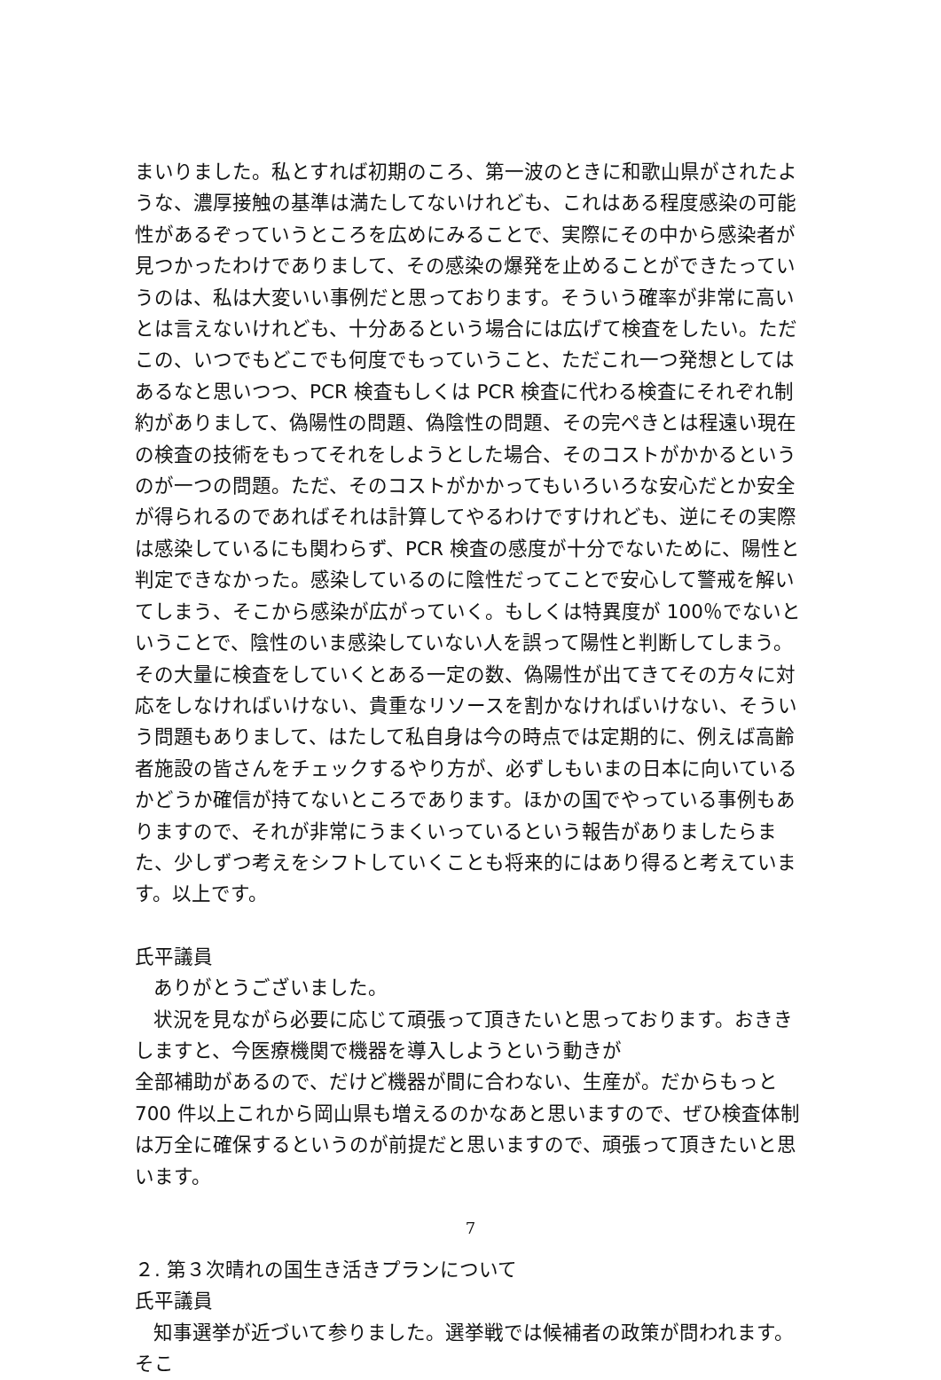まいりました。私とすれば初期のころ、第一波のときに和歌山県がされたような、濃厚接触の基準は満たしてないけれども、これはある程度感染の可能性があるぞっていうところを広めにみることで、実際にその中から感染者が見つかったわけでありまして、その感染の爆発を止めることができたっていうのは、私は大変いい事例だと思っております。そういう確率が非常に高いとは言えないけれども、十分あるという場合には広げて検査をしたい。ただこの、いつでもどこでも何度でもっていうこと、ただこれ一つ発想としてはあるなと思いつつ、PCR 検査もしくは PCR 検査に代わる検査にそれぞれ制約がありまして、偽陽性の問題、偽陰性の問題、その完ぺきとは程遠い現在の検査の技術をもってそれをしようとした場合、そのコストがかかるというのが一つの問題。ただ、そのコストがかかってもいろいろな安心だとか安全が得られるのであればそれは計算してやるわけですけれども、逆にその実際は感染しているにも関わらず、PCR 検査の感度が十分でないために、陽性と判定できなかった。感染しているのに陰性だってことで安心して警戒を解いてしまう、そこから感染が広がっていく。もしくは特異度が 100％でないということで、陰性のいま感染していない人を誤って陽性と判断してしまう。その大量に検査をしていくとある一定の数、偽陽性が出てきてその方々に対応をしなければいけない、貴重なリソースを割かなければいけない、そういう問題もありまして、はたして私自身は今の時点では定期的に、例えば高齢者施設の皆さんをチェックするやり方が、必ずしもいまの日本に向いているかどうか確信が持てないところであります。ほかの国でやっている事例もありますので、それが非常にうまくいっているという報告がありましたらまた、少しずつ考えをシフトしていくことも将来的にはあり得ると考えています。以上です。
氏平議員
ありがとうございました。
状況を見ながら必要に応じて頑張って頂きたいと思っております。おききしますと、今医療機関で機器を導入しようという動きが
全部補助があるので、だけど機器が間に合わない、生産が。だからもっと 700 件以上これから岡山県も増えるのかなあと思いますので、ぜひ検査体制は万全に確保するというのが前提だと思いますので、頑張って頂きたいと思います。
２. 第３次晴れの国生き活きプランについて
氏平議員
知事選挙が近づいて参りました。選挙戦では候補者の政策が問われます。そこ
7